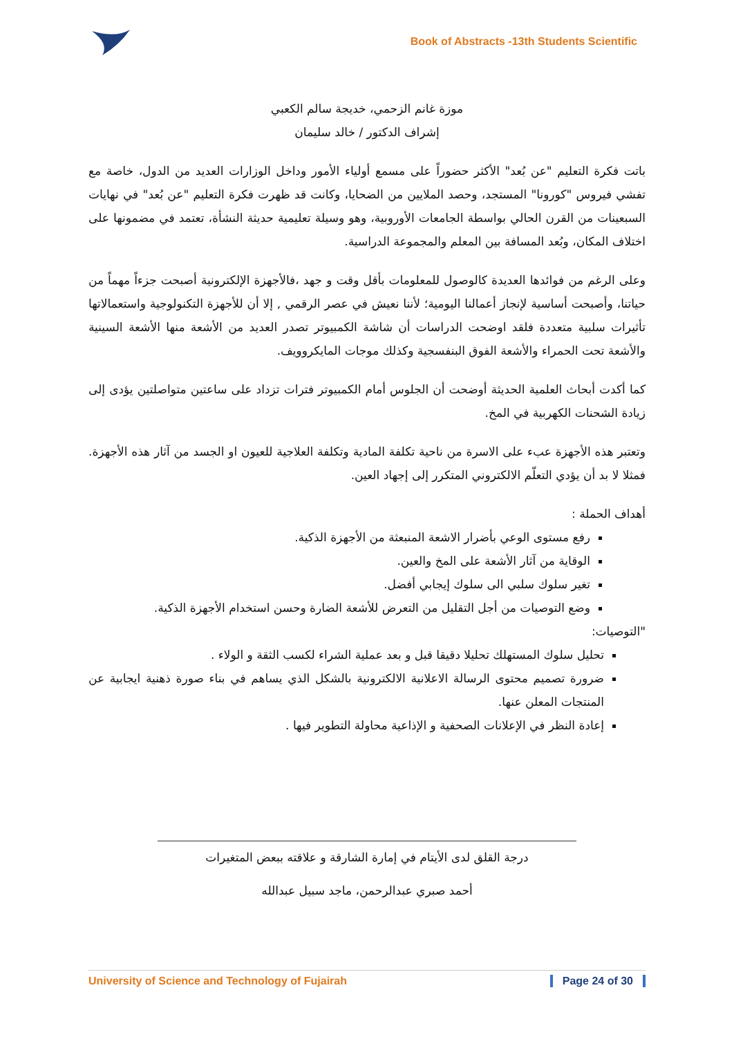Book of Abstracts -13th Students Scientific
موزة غانم الزحمي، خديجة سالم الكعبي
إشراف الدكتور / خالد سليمان
باتت فكرة التعليم "عن بُعد" الأكثر حضوراً على مسمع أولياء الأمور وداخل الوزارات العديد من الدول، خاصة مع تفشي فيروس "كورونا" المستجد، وحصد الملايين من الضحايا، وكانت قد ظهرت فكرة التعليم "عن بُعد" في نهايات السبعينات من القرن الحالي بواسطة الجامعات الأوروبية، وهو وسيلة تعليمية حديثة النشأة، تعتمد في مضمونها على اختلاف المكان، وبُعد المسافة بين المعلم والمجموعة الدراسية.
وعلى الرغم من فوائدها العديدة كالوصول للمعلومات بأقل وقت و جهد ،فالأجهزة الإلكترونية أصبحت جزءاً مهماً من حياتنا، وأصبحت أساسية لإنجاز أعمالنا اليومية؛ لأننا نعيش في عصر الرقمي , إلا أن للأجهزة التكنولوجية واستعمالاتها تأثيرات سلبية متعددة فلقد اوضحت الدراسات أن شاشة الكمبيوتر تصدر العديد من الأشعة منها الأشعة السينية والأشعة تحت الحمراء والأشعة الفوق البنفسجية وكذلك موجات المايكروويف.
كما أكدت أبحاث العلمية الحديثة أوضحت أن الجلوس أمام الكمبيوتر فترات تزداد على ساعتين متواصلتين يؤدى إلى زيادة الشحنات الكهربية في المخ.
وتعتبر هذه الأجهزة عبء على الاسرة من ناحية تكلفة المادية وتكلفة العلاجية للعيون او الجسد من آثار هذه الأجهزة. فمثلا لا بد أن يؤدي التعلّم الالكتروني المتكرر إلى إجهاد العين.
أهداف الحملة :
رفع مستوى الوعي بأضرار الاشعة المنبعثة من الأجهزة الذكية.
الوقاية من آثار الأشعة على المخ والعين.
تغير سلوك سلبي الى سلوك إيجابي أفضل.
وضع التوصيات من أجل التقليل من التعرض للأشعة الضارة وحسن استخدام الأجهزة الذكية.
"التوصيات:
تحليل سلوك المستهلك تحليلا دقيقا قبل و بعد عملية الشراء لكسب الثقة و الولاء .
ضرورة تصميم محتوى الرسالة الاعلانية الالكترونية بالشكل الذي يساهم في بناء صورة ذهنية ايجابية عن المنتجات المعلن عنها.
إعادة النظر في الإعلانات الصحفية و الإذاعية محاولة التطوير فيها .
درجة القلق لدى الأيتام في إمارة الشارقة و علاقته ببعض المتغيرات
أحمد صبري عبدالرحمن، ماجد سبيل عبدالله
University of Science and Technology of Fujairah Page 24 of 30